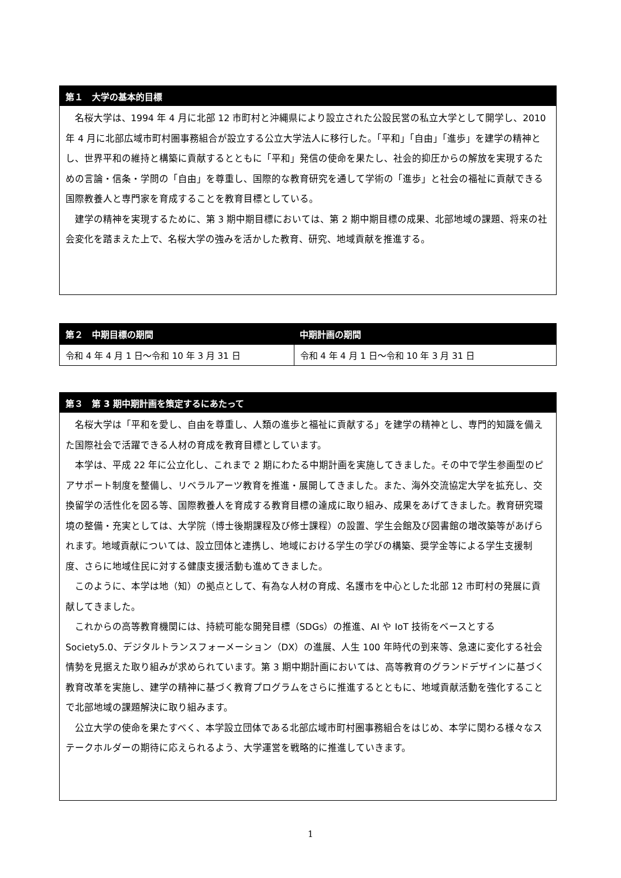第１　大学の基本的目標
名桜大学は、1994 年 4 月に北部 12 市町村と沖縄県により設立された公設民営の私立大学として開学し、2010 年 4 月に北部広域市町村圏事務組合が設立する公立大学法人に移行した。「平和」「自由」「進歩」を建学の精神とし、世界平和の維持と構築に貢献するとともに「平和」発信の使命を果たし、社会的抑圧からの解放を実現するための言論・信条・学問の「自由」を尊重し、国際的な教育研究を通して学術の「進歩」と社会の福祉に貢献できる国際教養人と専門家を育成することを教育目標としている。
建学の精神を実現するために、第 3 期中期目標においては、第 2 期中期目標の成果、北部地域の課題、将来の社会変化を踏まえた上で、名桜大学の強みを活かした教育、研究、地域貢献を推進する。
| 第２ 中期目標の期間 | 中期計画の期間 |
| --- | --- |
| 令和 4 年 4 月 1 日～令和 10 年 3 月 31 日 | 令和 4 年 4 月 1 日～令和 10 年 3 月 31 日 |
第３　第 3 期中期計画を策定するにあたって
名桜大学は「平和を愛し、自由を尊重し、人類の進歩と福祉に貢献する」を建学の精神とし、専門的知識を備えた国際社会で活躍できる人材の育成を教育目標としています。
本学は、平成 22 年に公立化し、これまで 2 期にわたる中期計画を実施してきました。その中で学生参画型のピアサポート制度を整備し、リベラルアーツ教育を推進・展開してきました。また、海外交流協定大学を拡充し、交換留学の活性化を図る等、国際教養人を育成する教育目標の達成に取り組み、成果をあげてきました。教育研究環境の整備・充実としては、大学院（博士後期課程及び修士課程）の設置、学生会館及び図書館の増改築等があげられます。地域貢献については、設立団体と連携し、地域における学生の学びの構築、奨学金等による学生支援制度、さらに地域住民に対する健康支援活動も進めてきました。
このように、本学は地（知）の拠点として、有為な人材の育成、名護市を中心とした北部 12 市町村の発展に貢献してきました。
これからの高等教育機関には、持続可能な開発目標（SDGs）の推進、AI や IoT 技術をベースとする Society5.0、デジタルトランスフォーメーション（DX）の進展、人生 100 年時代の到来等、急速に変化する社会情勢を見据えた取り組みが求められています。第 3 期中期計画においては、高等教育のグランドデザインに基づく教育改革を実施し、建学の精神に基づく教育プログラムをさらに推進するとともに、地域貢献活動を強化することで北部地域の課題解決に取り組みます。
公立大学の使命を果たすべく、本学設立団体である北部広域市町村圏事務組合をはじめ、本学に関わる様々なステークホルダーの期待に応えられるよう、大学運営を戦略的に推進していきます。
1